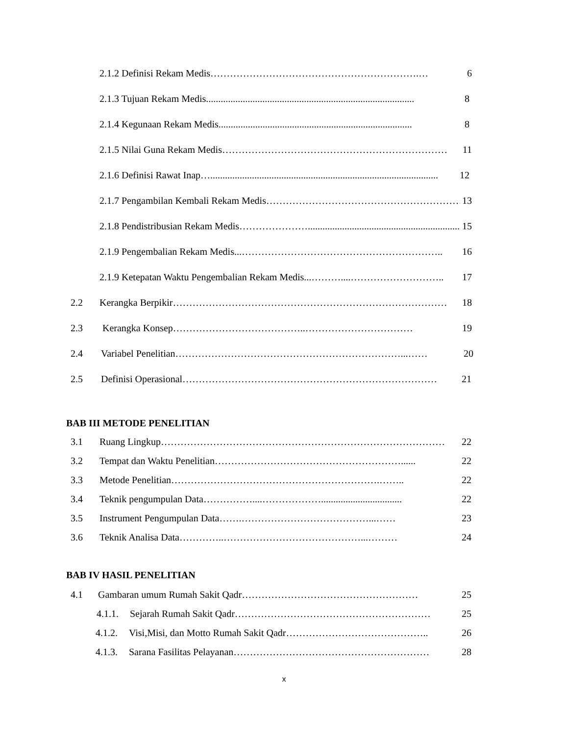2.1.2 Definisi Rekam Medis……………………………………………………….… 6
2.1.3 Tujuan Rekam Medis..................................................................................... 8
2.1.4 Kegunaan Rekam Medis............................................................................... 8
2.1.5 Nilai Guna Rekam Medis…………………………………………………………… 11
2.1.6 Definisi Rawat Inap…............................................................................................. 12
2.1.7 Pengambilan Kembali Rekam Medis…………………………………………………… 13
2.1.8 Pendistribusian Rekam Medis………………….............................................................. 15
2.1.9 Pengembalian Rekam Medis...…………………………………………………….. 16
2.1.9 Ketepatan Waktu Pengembalian Rekam Medis...………....……………………….. 17
2.2 Kerangka Berpikir………………………………………………………………………… 18
2.3 Kerangka Konsep…………………………………..…………………………… 19
2.4 Variabel Penelitian……………………………………………………………...…… 20
2.5 Definisi Operasional…………………………………………………………………… 21
BAB III METODE PENELITIAN
3.1 Ruang Lingkup…………………………………………………………………………… 22
3.2 Tempat dan Waktu Penelitian…………………………………………………...... 22
3.3 Metode Penelitian……………………………………………………….…….. 22
3.4 Teknik pengumpulan Data……………....………………................................. 22
3.5 Instrument Pengumpulan Data…….…………………………………...…… 23
3.6 Teknik Analisa Data…………..……………………………………...……… 24
BAB IV HASIL PENELITIAN
4.1 Gambaran umum Rumah Sakit Qadr……………………………………………… 25
4.1.1. Sejarah Rumah Sakit Qadr…………………………………………………… 25
4.1.2. Visi,Misi, dan Motto Rumah Sakit Qadr…………………………………….. 26
4.1.3. Sarana Fasilitas Pelayanan…………………………………………………… 28
x